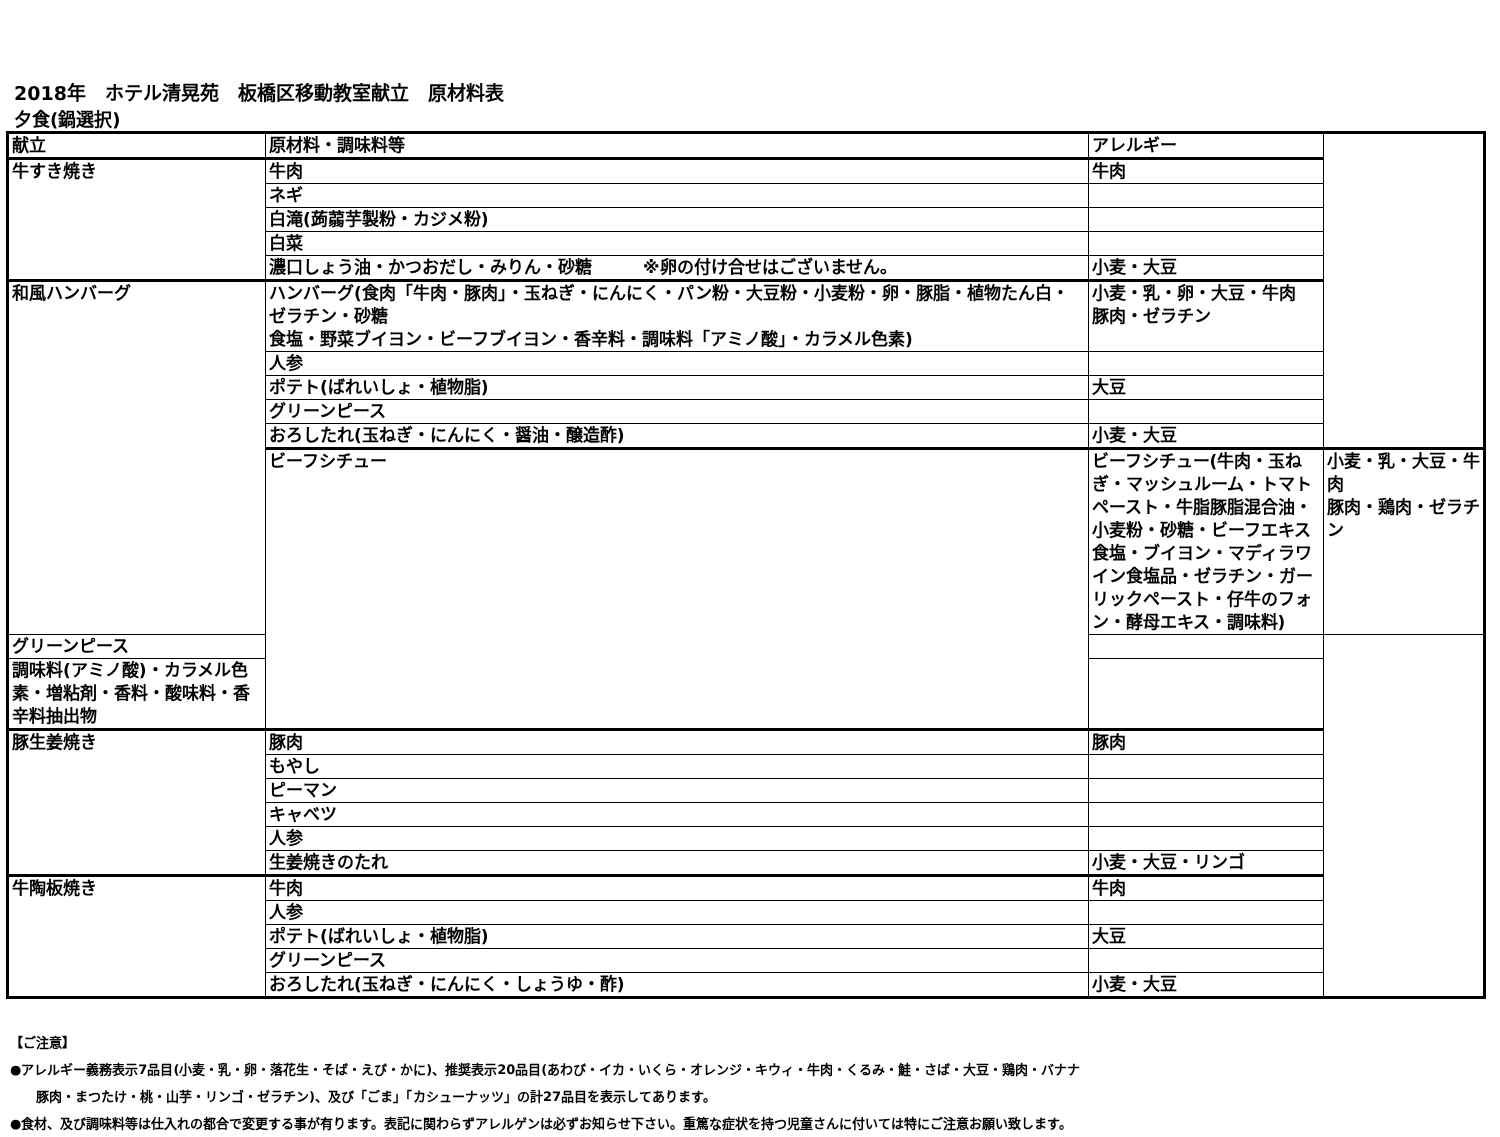2018年　ホテル清晃苑　板橋区移動教室献立　原材料表
夕食(鍋選択)
| 献立 | 原材料・調味料等 | アレルギー | |
| --- | --- | --- | --- |
| 牛すき焼き | 牛肉 | 牛肉 | |
| | ネギ | | |
| | 白滝(蒟蒻芋製粉・カジメ粉) | | |
| | 白菜 | | |
| | 濃口しょう油・かつおだし・みりん・砂糖 ※卵の付け合せはございません。 | 小麦・大豆 | |
| 和風ハンバーグ | ハンバーグ(食肉「牛肉・豚肉」・玉ねぎ・にんにく・パン粉・大豆粉・小麦粉・卵・豚脂・植物たん白・ゼラチン・砂糖 食塩・野菜ブイヨン・ビーフブイヨン・香辛料・調味料「アミノ酸」・カラメル色素) | 小麦・乳・卵・大豆・牛肉 豚肉・ゼラチン | |
| | 人参 | | |
| | ポテト(ばれいしょ・植物脂) | 大豆 | |
| | グリーンピース | | |
| | おろしたれ(玉ねぎ・にんにく・醤油・醸造酢) | 小麦・大豆 | |
| | ビーフシチュー | ビーフシチュー(牛肉・玉ねぎ・マッシュルーム・トマトペースト・牛脂豚脂混合油・小麦粉・砂糖・ビーフエキス 食塩・ブイヨン・マディラワイン食塩品・ゼラチン・ガーリックペースト・仔牛のフォン・酵母エキス・調味料) | 小麦・乳・大豆・牛肉 豚肉・鶏肉・ゼラチン |
| グリーンピース | | | |
| 調味料(アミノ酸)・カラメル色素・増粘剤・香料・酸味料・香辛料抽出物 | | | |
| 豚生姜焼き | 豚肉 | 豚肉 | |
| | もやし | | |
| | ピーマン | | |
| | キャベツ | | |
| | 人参 | | |
| | 生姜焼きのたれ | 小麦・大豆・リンゴ | |
| 牛陶板焼き | 牛肉 | 牛肉 | |
| | 人参 | | |
| | ポテト(ばれいしょ・植物脂) | 大豆 | |
| | グリーンピース | | |
| | おろしたれ(玉ねぎ・にんにく・しょうゆ・酢) | 小麦・大豆 | |
【ご注意】
●アレルギー義務表示7品目(小麦・乳・卵・落花生・そば・えび・かに)、推奨表示20品目(あわび・イカ・いくら・オレンジ・キウィ・牛肉・くるみ・鮭・さば・大豆・鶏肉・バナナ
豚肉・まつたけ・桃・山芋・リンゴ・ゼラチン)、及び「ごま」「カシューナッツ」の計27品目を表示してあります。
●食材、及び調味料等は仕入れの都合で変更する事が有ります。表記に関わらずアレルゲンは必ずお知らせ下さい。重篤な症状を持つ児童さんに付いては特にご注意お願い致します。